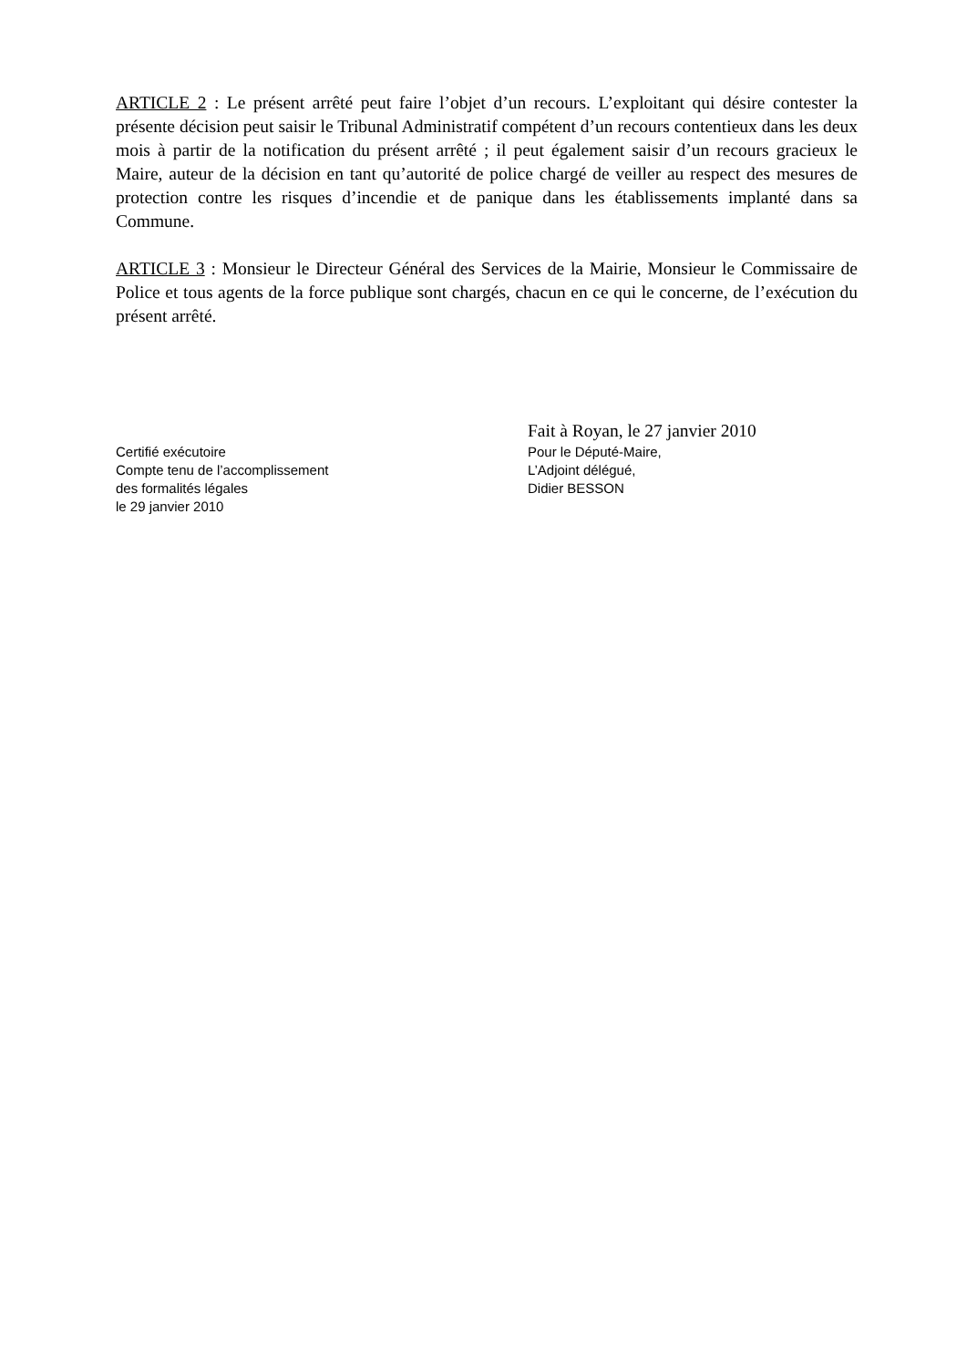ARTICLE 2 : Le présent arrêté peut faire l’objet d’un recours. L’exploitant qui désire contester la présente décision peut saisir le Tribunal Administratif compétent d’un recours contentieux dans les deux mois à partir de la notification du présent arrêté ; il peut également saisir d’un recours gracieux le Maire, auteur de la décision en tant qu’autorité de police chargé de veiller au respect des mesures de protection contre les risques d’incendie et de panique dans les établissements implanté dans sa Commune.
ARTICLE 3 : Monsieur le Directeur Général des Services de la Mairie, Monsieur le Commissaire de Police et tous agents de la force publique sont chargés, chacun en ce qui le concerne, de l’exécution du présent arrêté.
Certifié exécutoire
Compte tenu de l’accomplissement
des formalités légales
le 29 janvier 2010
Fait à Royan, le 27 janvier 2010
Pour le Député-Maire,
L’Adjoint délégué,
Didier BESSON